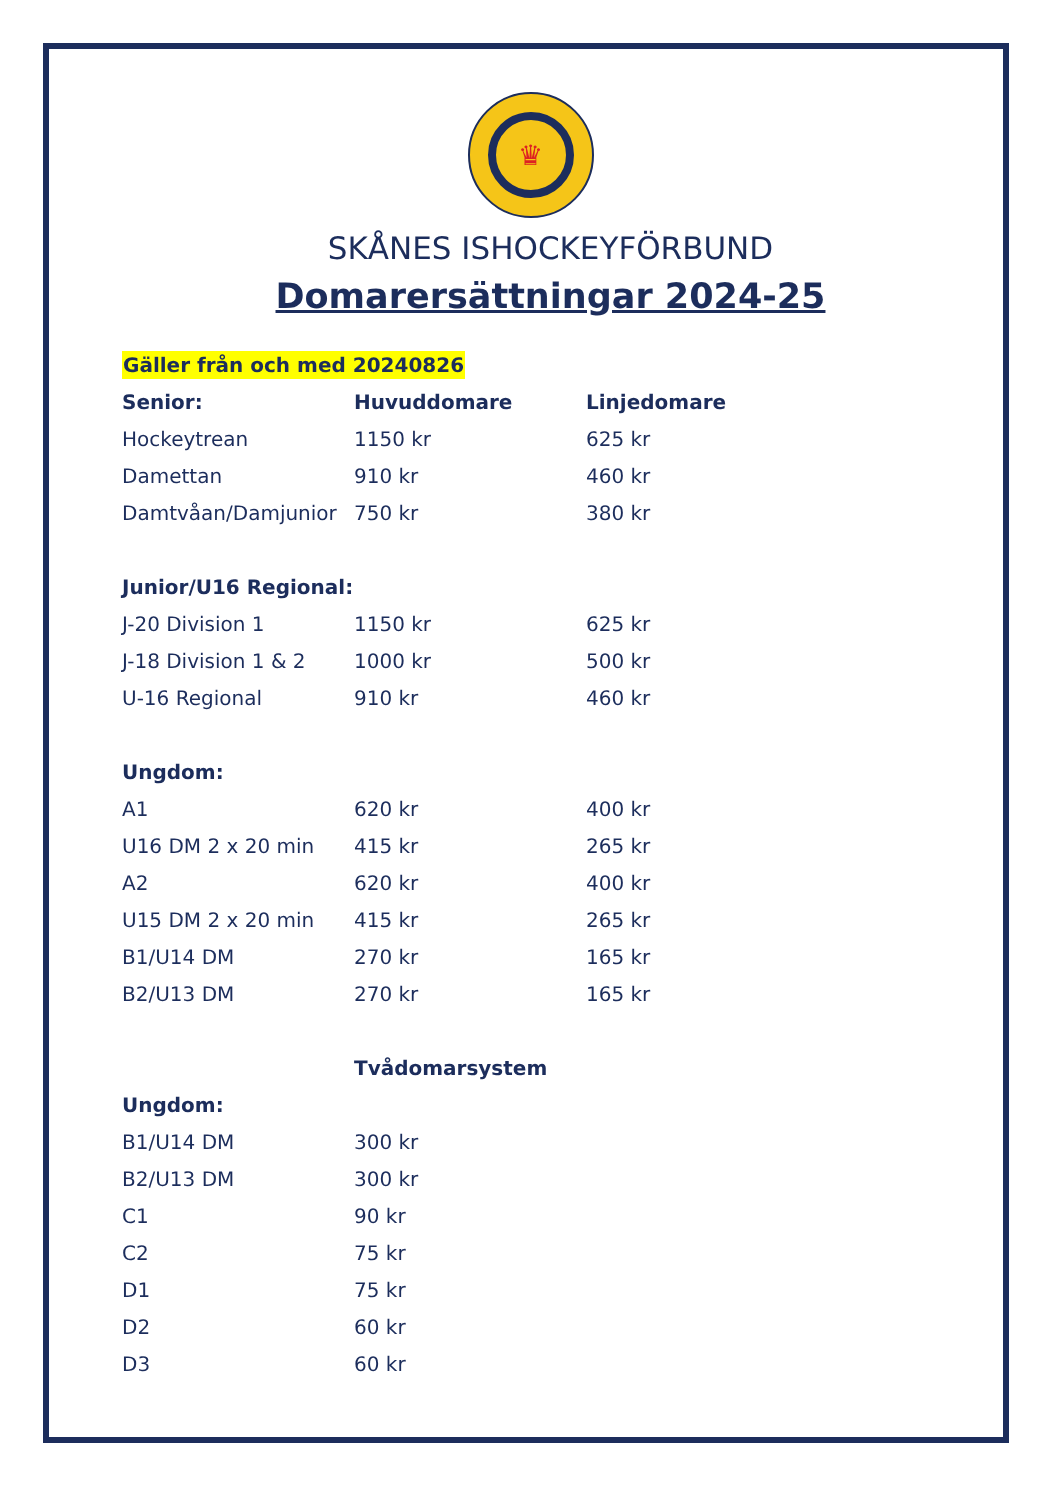♛
SKÅNES ISHOCKEYFÖRBUND
Domarersättningar 2024-25
| Gäller från och med 20240826 | | |
| Senior: | Huvuddomare | Linjedomare |
| Hockeytrean | 1150 kr | 625 kr |
| Damettan | 910 kr | 460 kr |
| Damtvåan/Damjunior | 750 kr | 380 kr |
| Junior/U16 Regional: | | |
| J-20 Division 1 | 1150 kr | 625 kr |
| J-18 Division 1 & 2 | 1000 kr | 500 kr |
| U-16 Regional | 910 kr | 460 kr |
| Ungdom: | | |
| A1 | 620 kr | 400 kr |
| U16 DM 2 x 20 min | 415 kr | 265 kr |
| A2 | 620 kr | 400 kr |
| U15 DM 2 x 20 min | 415 kr | 265 kr |
| B1/U14 DM | 270 kr | 165 kr |
| B2/U13 DM | 270 kr | 165 kr |
| | Tvådomarsystem | |
| Ungdom: | | |
| B1/U14 DM | 300 kr | |
| B2/U13 DM | 300 kr | |
| C1 | 90 kr | |
| C2 | 75 kr | |
| D1 | 75 kr | |
| D2 | 60 kr | |
| D3 | 60 kr | |